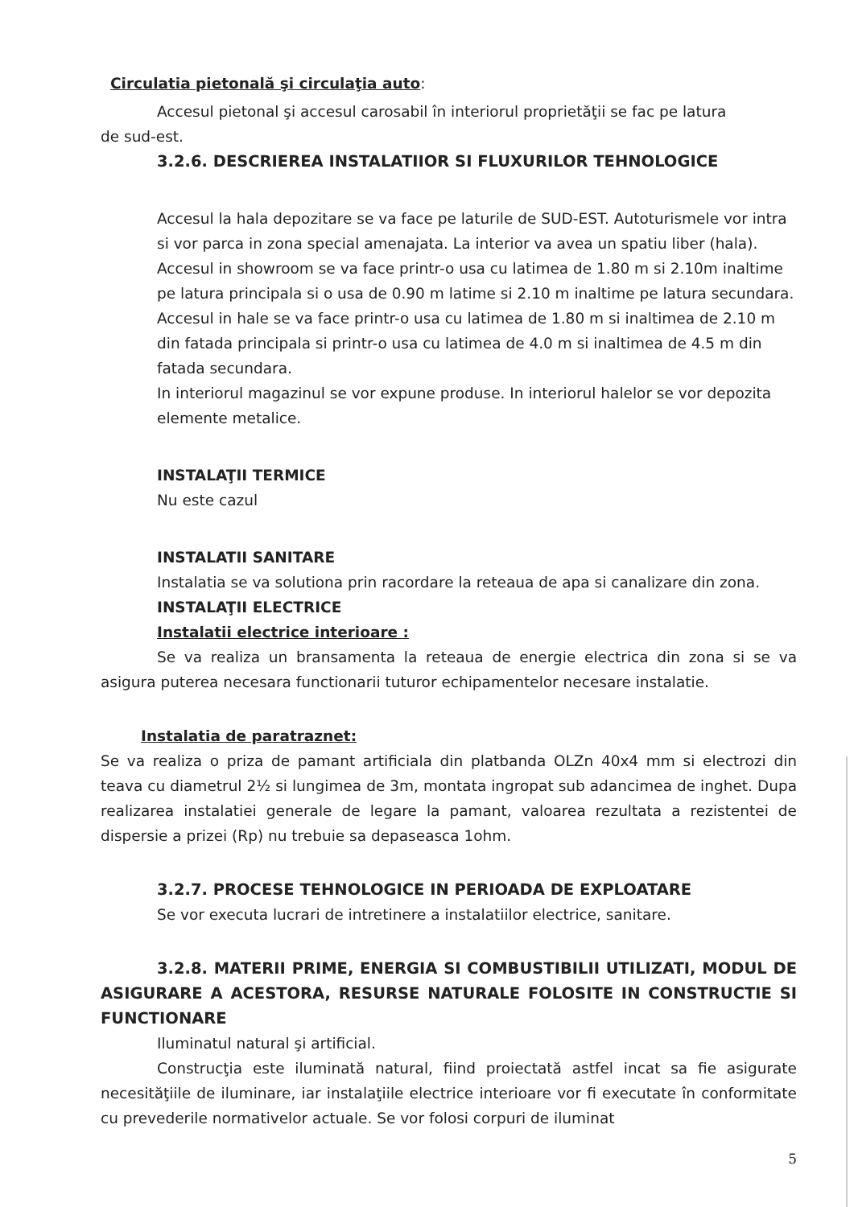Circulatia pietonală şi circulaţia auto:
Accesul pietonal şi accesul carosabil în interiorul proprietăţii se fac pe latura
de sud-est.
3.2.6. DESCRIEREA INSTALATIIOR SI FLUXURILOR TEHNOLOGICE
Accesul la hala depozitare se va face pe laturile de SUD-EST. Autoturismele vor intra si vor parca in zona special amenajata. La interior va avea un spatiu liber (hala). Accesul in showroom se va face printr-o usa cu latimea de 1.80 m si 2.10m inaltime pe latura principala si o usa de 0.90 m latime si 2.10 m inaltime pe latura secundara. Accesul in hale se va face printr-o usa cu latimea de 1.80 m si inaltimea de 2.10 m din fatada principala si printr-o usa cu latimea de 4.0 m si inaltimea de 4.5 m din fatada secundara.
In interiorul magazinul se vor expune produse. In interiorul halelor se vor depozita elemente metalice.
INSTALAŢII TERMICE
Nu este cazul
INSTALATII SANITARE
Instalatia se va solutiona prin racordare la reteaua de apa si canalizare din zona.
INSTALAŢII ELECTRICE
Instalatii electrice interioare :
Se va realiza un bransamenta la reteaua de energie electrica din zona si se va asigura puterea necesara functionarii tuturor echipamentelor necesare instalatie.
Instalatia de paratraznet:
Se va realiza o priza de pamant artificiala din platbanda OLZn 40x4 mm si electrozi din teava cu diametrul 2½ si lungimea de 3m, montata ingropat sub adancimea de inghet. Dupa realizarea instalatiei generale de legare la pamant, valoarea rezultata a rezistentei de dispersie a prizei (Rp) nu trebuie sa depaseasca 1ohm.
3.2.7. PROCESE TEHNOLOGICE IN PERIOADA DE EXPLOATARE
Se vor executa lucrari de intretinere a instalatiilor electrice, sanitare.
3.2.8. MATERII PRIME, ENERGIA SI COMBUSTIBILII UTILIZATI, MODUL DE ASIGURARE A ACESTORA, RESURSE NATURALE FOLOSITE IN CONSTRUCTIE SI FUNCTIONARE
Iluminatul natural şi artificial.
Construcţia este iluminată natural, fiind proiectată astfel incat sa fie asigurate necesităţiile de iluminare, iar instalaţiile electrice interioare vor fi executate în conformitate cu prevederile normativelor actuale. Se vor folosi corpuri de iluminat
5